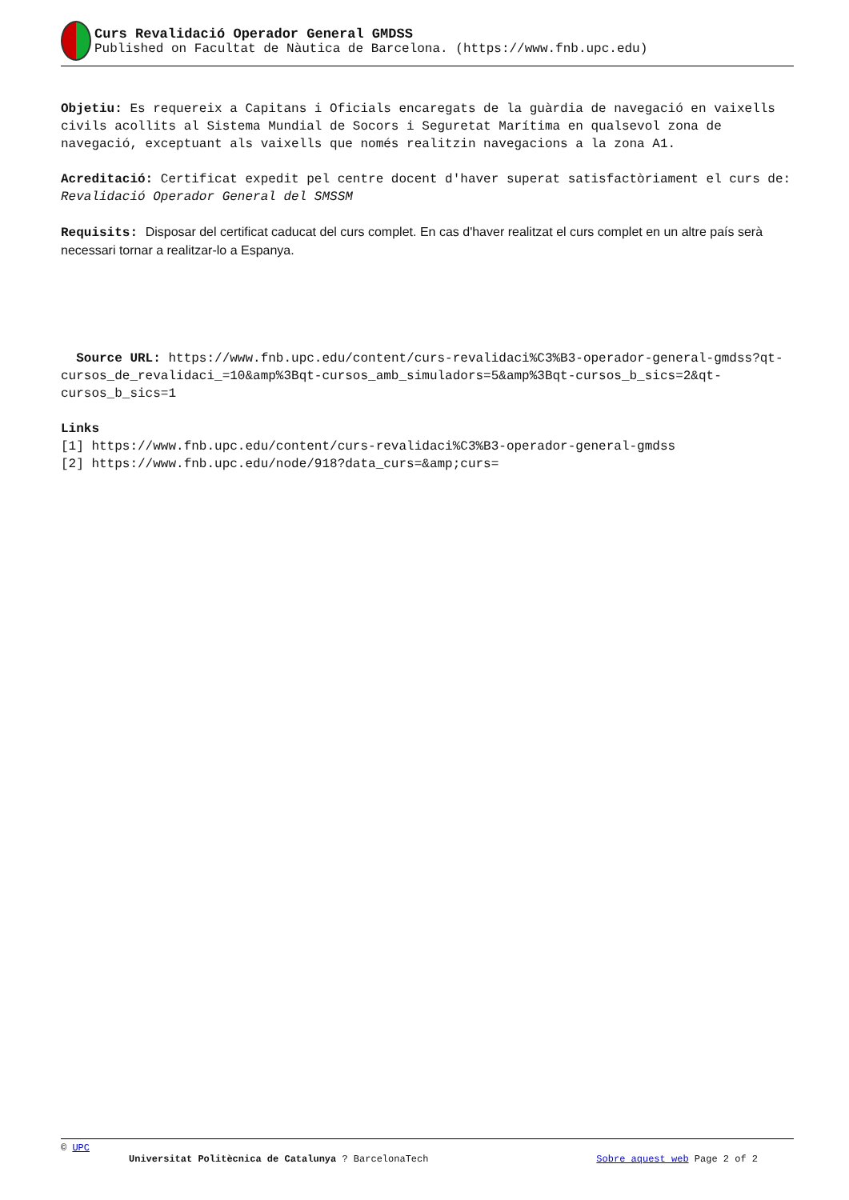Curs Revalidació Operador General GMDSS
Published on Facultat de Nàutica de Barcelona. (https://www.fnb.upc.edu)
Objetiu: Es requereix a Capitans i Oficials encaregats de la guàrdia de navegació en vaixells civils acollits al Sistema Mundial de Socors i Seguretat Marítima en qualsevol zona de navegació, exceptuant als vaixells que només realitzin navegacions a la zona A1.
Acreditació: Certificat expedit pel centre docent d'haver superat satisfactòriament el curs de: Revalidació Operador General del SMSSM
Requisits: Disposar del certificat caducat del curs complet. En cas d'haver realitzat el curs complet en un altre país serà necessari tornar a realitzar-lo a Espanya.
Source URL: https://www.fnb.upc.edu/content/curs-revalidaci%C3%B3-operador-general-gmdss?qt-cursos_de_revalidaci_=10&amp%3Bqt-cursos_amb_simuladors=5&amp%3Bqt-cursos_b_sics=2&qt-cursos_b_sics=1
Links
[1] https://www.fnb.upc.edu/content/curs-revalidaci%C3%B3-operador-general-gmdss
[2] https://www.fnb.upc.edu/node/918?data_curs=&amp;curs=
© UPC
Universitat Politècnica de Catalunya ? BarcelonaTech Sobre aquest web Page 2 of 2